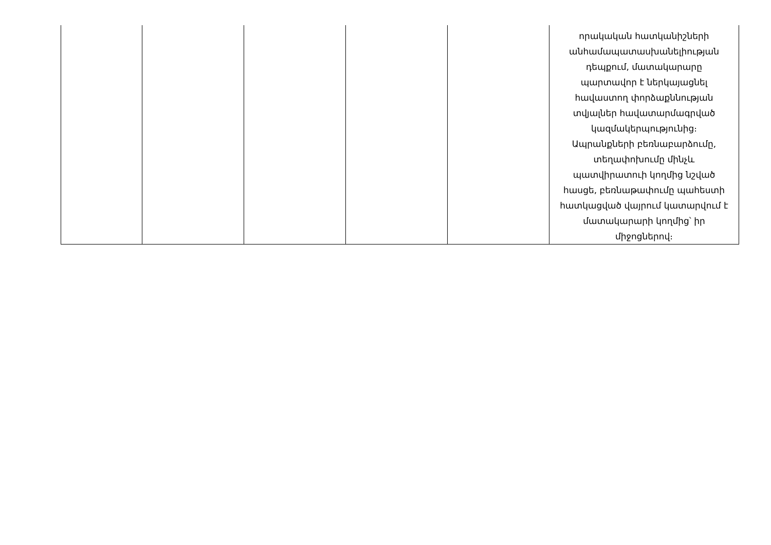| | | | | | որակական հատկանիշների անհամապատասխանելիության դեպքում, մատակարարը պարտավոր է ներկայացնել հավաստող փորձաքննության տվյալներ հավատարմագրված կազմակերպությունից։ Ապրանքների բեռնաբարձումը, տեղափոխումը մինչև պատվիրատուի կողմից նշված հասցե, բեռնաթափումը պահեստի հատկացված վայրում կատարվում է մատակարարի կողմից՝ իր միջոցներով։ |